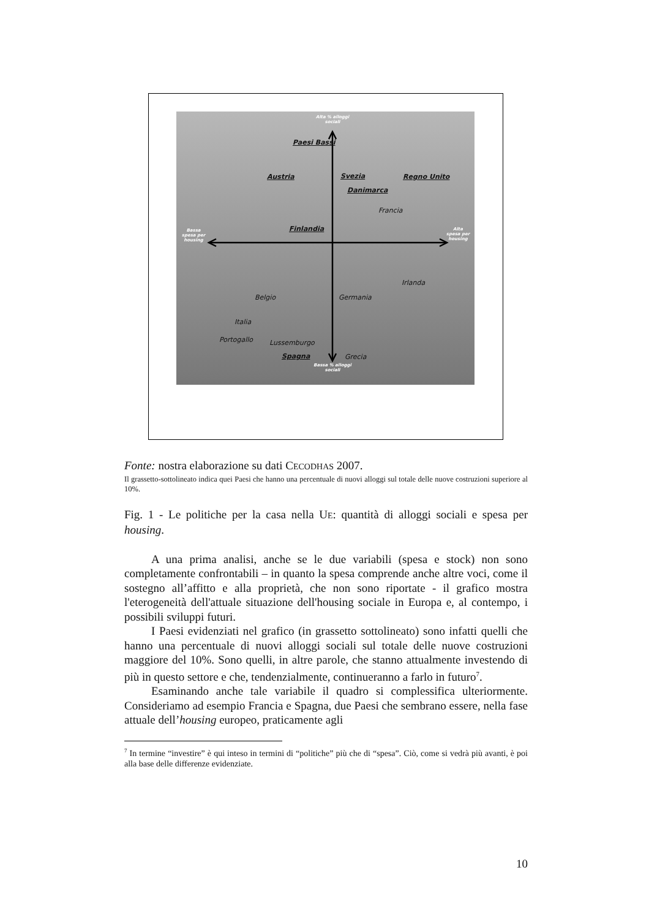Alta % alloggi sociali
Paesi Bassi
Austria Svezia Regno Unito
Danimarca
Francia
Finlandia
Bassa spesa per housing
Alta spesa per housing
Irlanda
Belgio Germania
Italia
Portogallo Lussemburgo
Spagna Grecia
Bassa % alloggi sociali
Fonte: nostra elaborazione su dati CECODHAS 2007.
Il grassetto-sottolineato indica quei Paesi che hanno una percentuale di nuovi alloggi sul totale delle nuove costruzioni superiore al 10%.
Fig. 1 - Le politiche per la casa nella UE: quantità di alloggi sociali e spesa per housing.
A una prima analisi, anche se le due variabili (spesa e stock) non sono completamente confrontabili – in quanto la spesa comprende anche altre voci, come il sostegno all’affitto e alla proprietà, che non sono riportate - il grafico mostra l'eterogeneità dell'attuale situazione dell'housing sociale in Europa e, al contempo, i possibili sviluppi futuri.
I Paesi evidenziati nel grafico (in grassetto sottolineato) sono infatti quelli che hanno una percentuale di nuovi alloggi sociali sul totale delle nuove costruzioni maggiore del 10%. Sono quelli, in altre parole, che stanno attualmente investendo di più in questo settore e che, tendenzialmente, continueranno a farlo in futuro<sup>7</sup>.
Esaminando anche tale variabile il quadro si complessifica ulteriormente. Consideriamo ad esempio Francia e Spagna, due Paesi che sembrano essere, nella fase attuale dell’housing europeo, praticamente agli
<sup>7</sup> In termine “investire” è qui inteso in termini di “politiche” più che di “spesa”. Ciò, come si vedrà più avanti, è poi alla base delle differenze evidenziate.
10